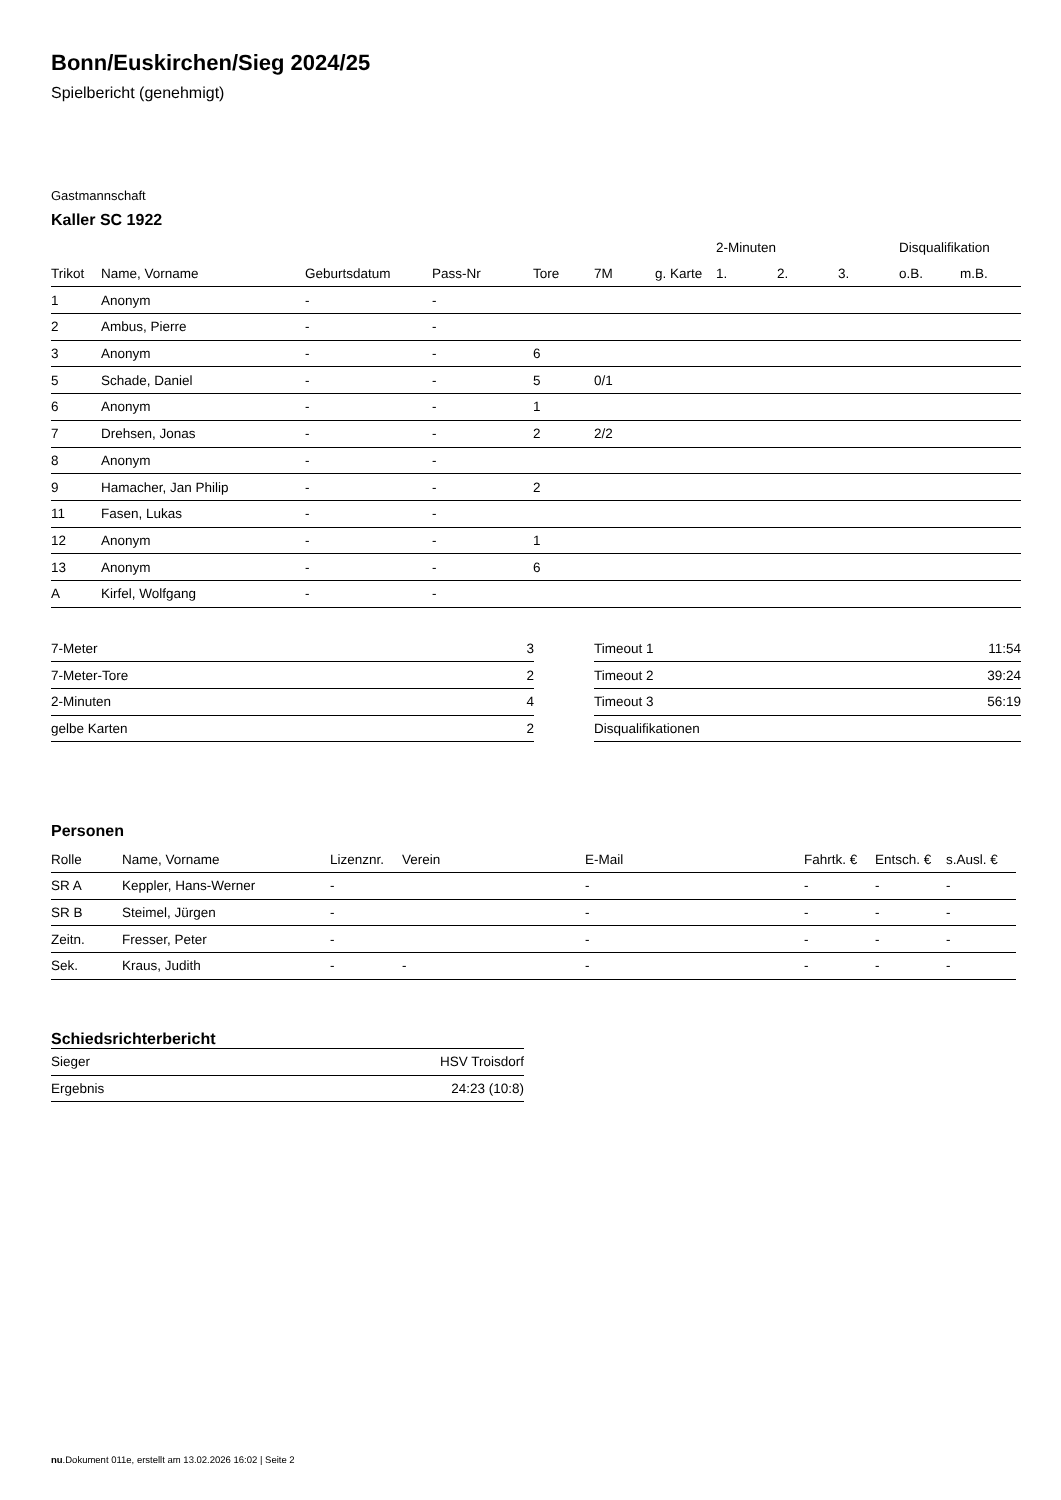Bonn/Euskirchen/Sieg 2024/25
Spielbericht (genehmigt)
Gastmannschaft
Kaller SC 1922
| | | | | | | | 2-Minuten | | | Disqualifikation | |
| --- | --- | --- | --- | --- | --- | --- | --- | --- | --- | --- | --- |
| Trikot | Name, Vorname | Geburtsdatum | Pass-Nr | Tore | 7M | g. Karte | 1. | 2. | 3. | o.B. | m.B. |
| 1 | Anonym | - | - | | | | | | | | |
| 2 | Ambus, Pierre | - | - | | | | | | | | |
| 3 | Anonym | - | - | 6 | | | | | | | |
| 5 | Schade, Daniel | - | - | 5 | 0/1 | | | | | | |
| 6 | Anonym | - | - | 1 | | | | | | | |
| 7 | Drehsen, Jonas | - | - | 2 | 2/2 | | | | | | |
| 8 | Anonym | - | - | | | | | | | | |
| 9 | Hamacher, Jan Philip | - | - | 2 | | | | | | | |
| 11 | Fasen, Lukas | - | - | | | | | | | | |
| 12 | Anonym | - | - | 1 | | | | | | | |
| 13 | Anonym | - | - | 6 | | | | | | | |
| A | Kirfel, Wolfgang | - | - | | | | | | | | |
| 7-Meter | 3 |
| 7-Meter-Tore | 2 |
| 2-Minuten | 4 |
| gelbe Karten | 2 |
| Timeout 1 | 11:54 |
| Timeout 2 | 39:24 |
| Timeout 3 | 56:19 |
| Disqualifikationen | |
Personen
| Rolle | Name, Vorname | Lizenznr. | Verein | E-Mail | Fahrtk. € | Entsch. € | s.Ausl. € |
| --- | --- | --- | --- | --- | --- | --- | --- |
| SR A | Keppler, Hans-Werner | - | | - | - | - | - |
| SR B | Steimel, Jürgen | - | | - | - | - | - |
| Zeitn. | Fresser, Peter | - | | - | - | - | - |
| Sek. | Kraus, Judith | - | - | - | - | - | - |
Schiedsrichterbericht
| Sieger | HSV Troisdorf |
| Ergebnis | 24:23 (10:8) |
nu.Dokument 011e, erstellt am 13.02.2026 16:02 | Seite 2